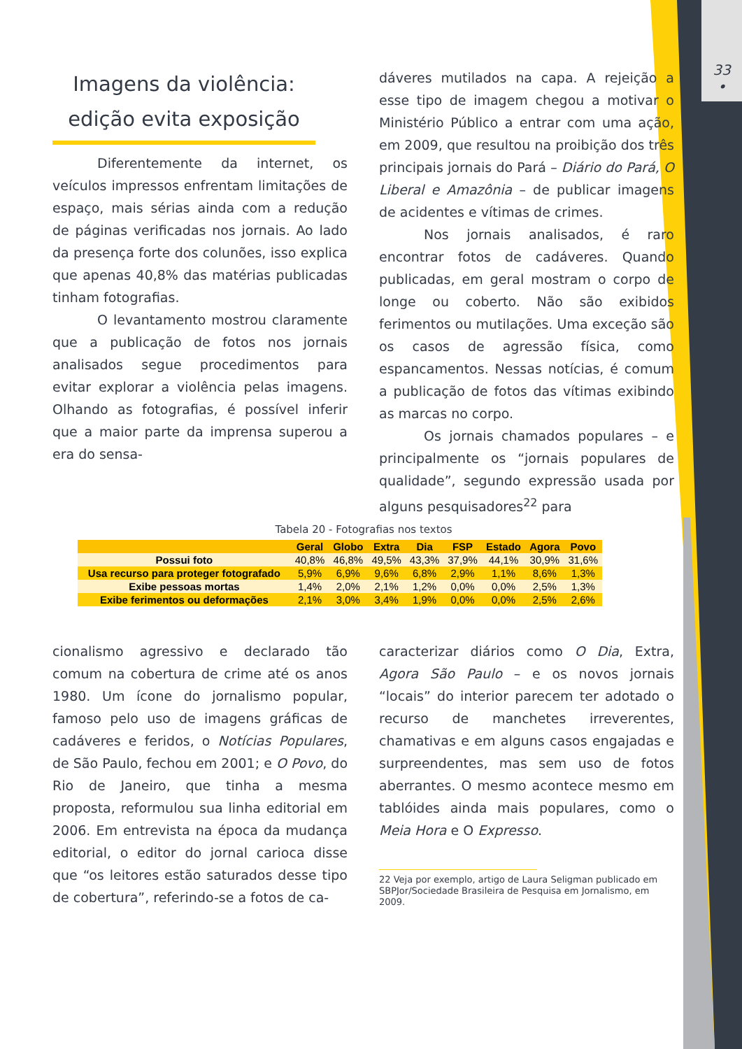33
•
Imagens da violência: edição evita exposição
Diferentemente da internet, os veículos impressos enfrentam limitações de espaço, mais sérias ainda com a redução de páginas verificadas nos jornais. Ao lado da presença forte dos colunões, isso explica que apenas 40,8% das matérias publicadas tinham fotografias.
O levantamento mostrou claramente que a publicação de fotos nos jornais analisados segue procedimentos para evitar explorar a violência pelas imagens. Olhando as fotografias, é possível inferir que a maior parte da imprensa superou a era do sensa-
dáveres mutilados na capa. A rejeição a esse tipo de imagem chegou a motivar o Ministério Público a entrar com uma ação, em 2009, que resultou na proibição dos três principais jornais do Pará – Diário do Pará, O Liberal e Amazônia – de publicar imagens de acidentes e vítimas de crimes.
Nos jornais analisados, é raro encontrar fotos de cadáveres. Quando publicadas, em geral mostram o corpo de longe ou coberto. Não são exibidos ferimentos ou mutilações. Uma exceção são os casos de agressão física, como espancamentos. Nessas notícias, é comum a publicação de fotos das vítimas exibindo as marcas no corpo.
Os jornais chamados populares – e principalmente os “jornais populares de qualidade”, segundo expressão usada por alguns pesquisadores<sup>22</sup> para
Tabela 20 - Fotografias nos textos
| | Geral | Globo | Extra | Dia | FSP | Estado | Agora | Povo |
| --- | --- | --- | --- | --- | --- | --- | --- | --- |
| Possui foto | 40,8% | 46,8% | 49,5% | 43,3% | 37,9% | 44,1% | 30,9% | 31,6% |
| Usa recurso para proteger fotografado | 5,9% | 6,9% | 9,6% | 6,8% | 2,9% | 1,1% | 8,6% | 1,3% |
| Exibe pessoas mortas | 1,4% | 2,0% | 2,1% | 1,2% | 0,0% | 0,0% | 2,5% | 1,3% |
| Exibe ferimentos ou deformações | 2,1% | 3,0% | 3,4% | 1,9% | 0,0% | 0,0% | 2,5% | 2,6% |
cionalismo agressivo e declarado tão comum na cobertura de crime até os anos 1980. Um ícone do jornalismo popular, famoso pelo uso de imagens gráficas de cadáveres e feridos, o Notícias Populares, de São Paulo, fechou em 2001; e O Povo, do Rio de Janeiro, que tinha a mesma proposta, reformulou sua linha editorial em 2006. Em entrevista na época da mudança editorial, o editor do jornal carioca disse que “os leitores estão saturados desse tipo de cobertura”, referindo-se a fotos de ca-
caracterizar diários como O Dia, Extra, Agora São Paulo – e os novos jornais “locais” do interior parecem ter adotado o recurso de manchetes irreverentes, chamativas e em alguns casos engajadas e surpreendentes, mas sem uso de fotos aberrantes. O mesmo acontece mesmo em tablóides ainda mais populares, como o Meia Hora e O Expresso.
22 Veja por exemplo, artigo de Laura Seligman publicado em
SBPJor/Sociedade Brasileira de Pesquisa em Jornalismo, em
2009.